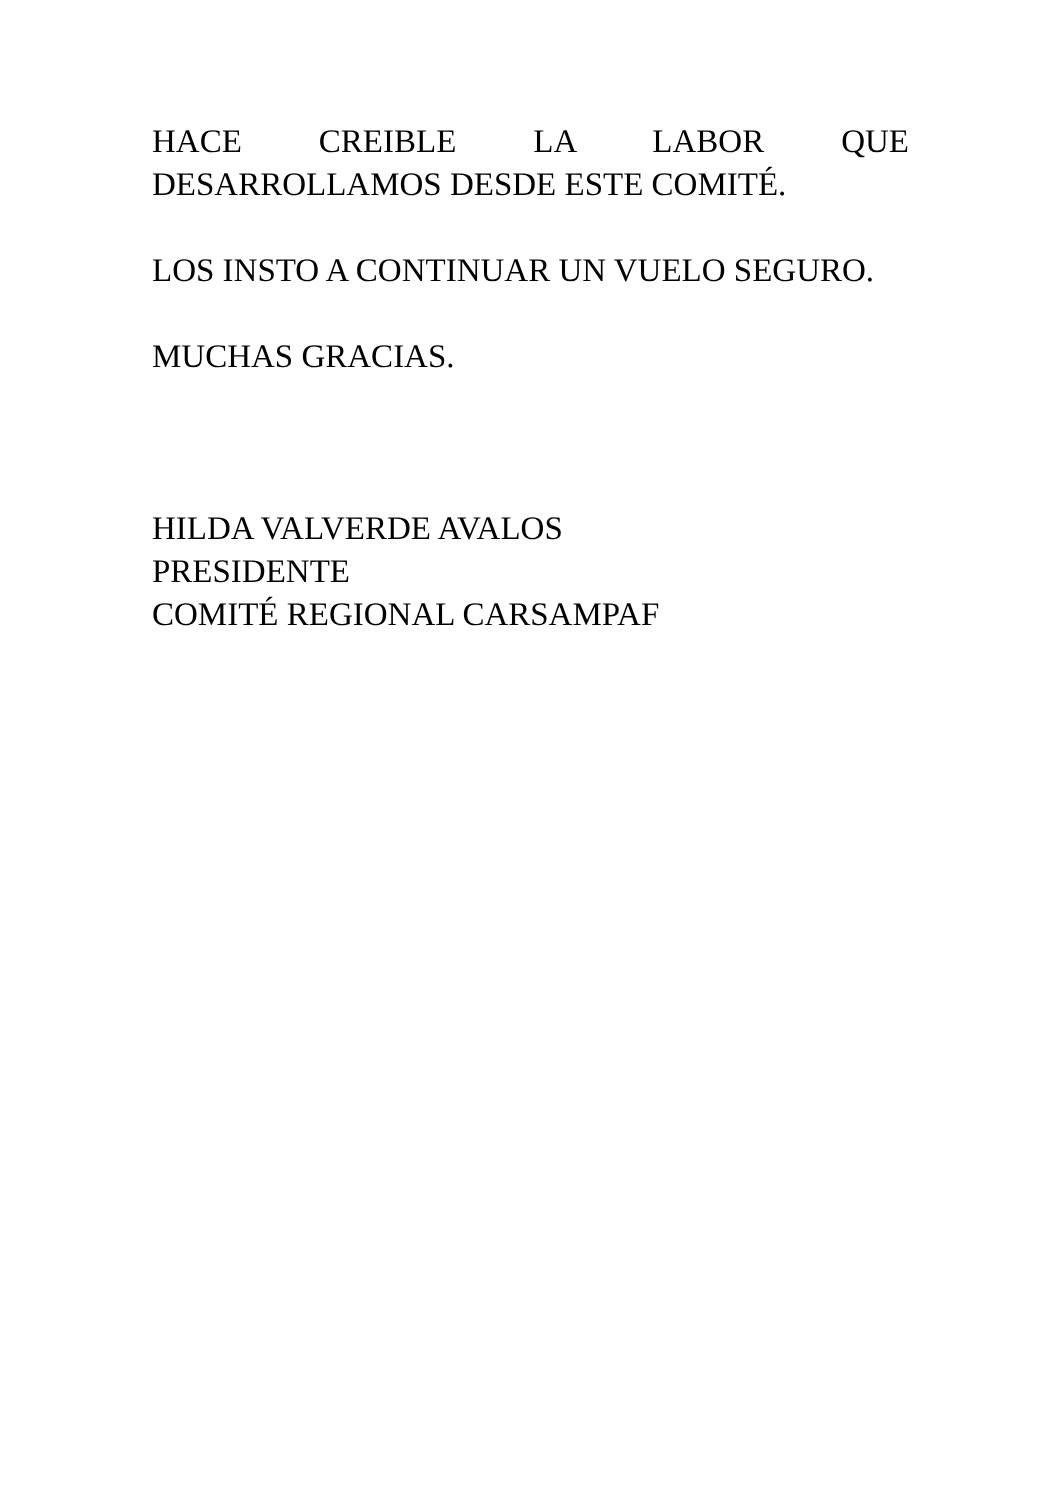HACE CREIBLE LA LABOR QUE DESARROLLAMOS DESDE ESTE COMITÉ.
LOS INSTO A CONTINUAR UN VUELO SEGURO.
MUCHAS GRACIAS.
HILDA VALVERDE AVALOS
PRESIDENTE
COMITÉ REGIONAL CARSAMPAF